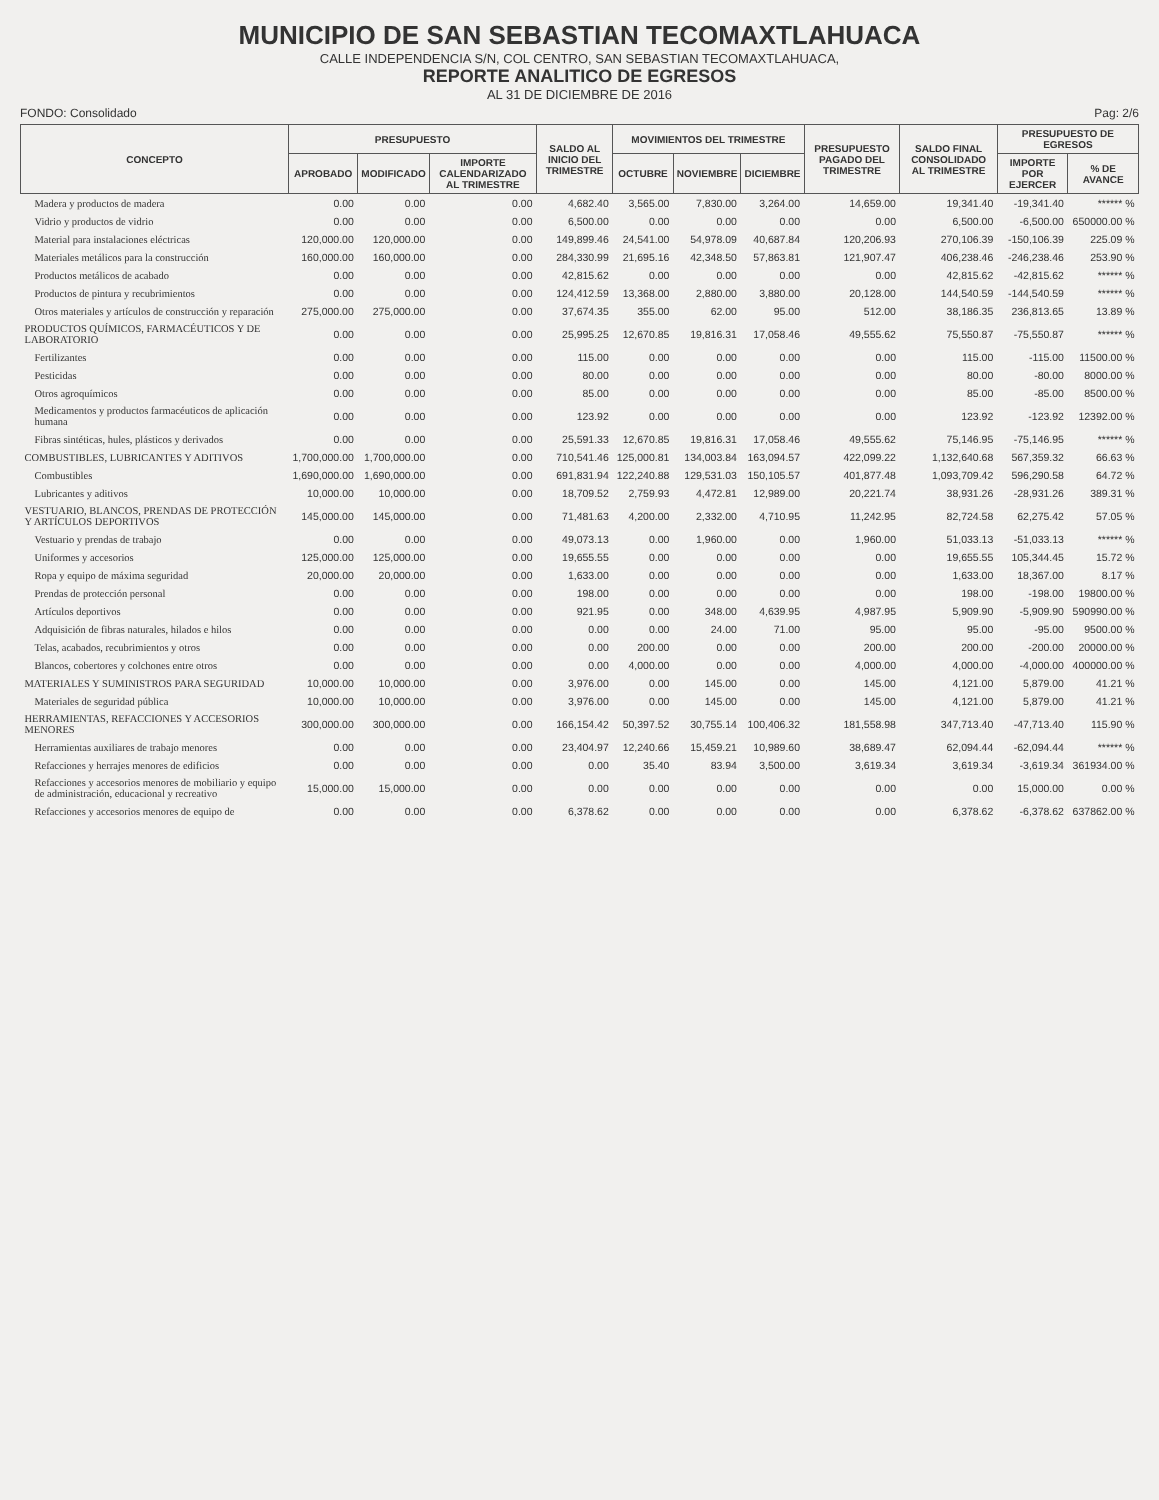MUNICIPIO DE SAN SEBASTIAN TECOMAXTLAHUACA
CALLE INDEPENDENCIA S/N, COL CENTRO, SAN SEBASTIAN TECOMAXTLAHUACA,
REPORTE ANALITICO DE EGRESOS
AL 31 DE DICIEMBRE DE 2016
FONDO: Consolidado Pag: 2/6
| CONCEPTO | PRESUPUESTO | | | SALDO AL INICIO DEL TRIMESTRE | MOVIMIENTOS DEL TRIMESTRE | | | PRESUPUESTO PAGADO DEL TRIMESTRE | SALDO FINAL CONSOLIDADO AL TRIMESTRE | PRESUPUESTO DE EGRESOS | |
| --- | --- | --- | --- | --- | --- | --- | --- | --- | --- | --- | --- |
| | APROBADO | MODIFICADO | IMPORTE CALENDARIZADO AL TRIMESTRE | | OCTUBRE | NOVIEMBRE | DICIEMBRE | | | IMPORTE POR EJERCER | % DE AVANCE |
| Madera y productos de madera | 0.00 | 0.00 | 0.00 | 4,682.40 | 3,565.00 | 7,830.00 | 3,264.00 | 14,659.00 | 19,341.40 | -19,341.40 | ****** % |
| Vidrio y productos de vidrio | 0.00 | 0.00 | 0.00 | 6,500.00 | 0.00 | 0.00 | 0.00 | 0.00 | 6,500.00 | -6,500.00 | 650000.00 % |
| Material para instalaciones eléctricas | 120,000.00 | 120,000.00 | 0.00 | 149,899.46 | 24,541.00 | 54,978.09 | 40,687.84 | 120,206.93 | 270,106.39 | -150,106.39 | 225.09 % |
| Materiales metálicos para la construcción | 160,000.00 | 160,000.00 | 0.00 | 284,330.99 | 21,695.16 | 42,348.50 | 57,863.81 | 121,907.47 | 406,238.46 | -246,238.46 | 253.90 % |
| Productos metálicos de acabado | 0.00 | 0.00 | 0.00 | 42,815.62 | 0.00 | 0.00 | 0.00 | 0.00 | 42,815.62 | -42,815.62 | ****** % |
| Productos de pintura y recubrimientos | 0.00 | 0.00 | 0.00 | 124,412.59 | 13,368.00 | 2,880.00 | 3,880.00 | 20,128.00 | 144,540.59 | -144,540.59 | ****** % |
| Otros materiales y artículos de construcción y reparación | 275,000.00 | 275,000.00 | 0.00 | 37,674.35 | 355.00 | 62.00 | 95.00 | 512.00 | 38,186.35 | 236,813.65 | 13.89 % |
| PRODUCTOS QUÍMICOS, FARMACÉUTICOS Y DE LABORATORIO | 0.00 | 0.00 | 0.00 | 25,995.25 | 12,670.85 | 19,816.31 | 17,058.46 | 49,555.62 | 75,550.87 | -75,550.87 | ****** % |
| Fertilizantes | 0.00 | 0.00 | 0.00 | 115.00 | 0.00 | 0.00 | 0.00 | 0.00 | 115.00 | -115.00 | 11500.00 % |
| Pesticidas | 0.00 | 0.00 | 0.00 | 80.00 | 0.00 | 0.00 | 0.00 | 0.00 | 80.00 | -80.00 | 8000.00 % |
| Otros agroquímicos | 0.00 | 0.00 | 0.00 | 85.00 | 0.00 | 0.00 | 0.00 | 0.00 | 85.00 | -85.00 | 8500.00 % |
| Medicamentos y productos farmacéuticos de aplicación humana | 0.00 | 0.00 | 0.00 | 123.92 | 0.00 | 0.00 | 0.00 | 0.00 | 123.92 | -123.92 | 12392.00 % |
| Fibras sintéticas, hules, plásticos y derivados | 0.00 | 0.00 | 0.00 | 25,591.33 | 12,670.85 | 19,816.31 | 17,058.46 | 49,555.62 | 75,146.95 | -75,146.95 | ****** % |
| COMBUSTIBLES, LUBRICANTES Y ADITIVOS | 1,700,000.00 | 1,700,000.00 | 0.00 | 710,541.46 | 125,000.81 | 134,003.84 | 163,094.57 | 422,099.22 | 1,132,640.68 | 567,359.32 | 66.63 % |
| Combustibles | 1,690,000.00 | 1,690,000.00 | 0.00 | 691,831.94 | 122,240.88 | 129,531.03 | 150,105.57 | 401,877.48 | 1,093,709.42 | 596,290.58 | 64.72 % |
| Lubricantes y aditivos | 10,000.00 | 10,000.00 | 0.00 | 18,709.52 | 2,759.93 | 4,472.81 | 12,989.00 | 20,221.74 | 38,931.26 | -28,931.26 | 389.31 % |
| VESTUARIO, BLANCOS, PRENDAS DE PROTECCIÓN Y ARTÍCULOS DEPORTIVOS | 145,000.00 | 145,000.00 | 0.00 | 71,481.63 | 4,200.00 | 2,332.00 | 4,710.95 | 11,242.95 | 82,724.58 | 62,275.42 | 57.05 % |
| Vestuario y prendas de trabajo | 0.00 | 0.00 | 0.00 | 49,073.13 | 0.00 | 1,960.00 | 0.00 | 1,960.00 | 51,033.13 | -51,033.13 | ****** % |
| Uniformes y accesorios | 125,000.00 | 125,000.00 | 0.00 | 19,655.55 | 0.00 | 0.00 | 0.00 | 0.00 | 19,655.55 | 105,344.45 | 15.72 % |
| Ropa y equipo de máxima seguridad | 20,000.00 | 20,000.00 | 0.00 | 1,633.00 | 0.00 | 0.00 | 0.00 | 0.00 | 1,633.00 | 18,367.00 | 8.17 % |
| Prendas de protección personal | 0.00 | 0.00 | 0.00 | 198.00 | 0.00 | 0.00 | 0.00 | 0.00 | 198.00 | -198.00 | 19800.00 % |
| Artículos deportivos | 0.00 | 0.00 | 0.00 | 921.95 | 0.00 | 348.00 | 4,639.95 | 4,987.95 | 5,909.90 | -5,909.90 | 590990.00 % |
| Adquisición de fibras naturales, hilados e hilos | 0.00 | 0.00 | 0.00 | 0.00 | 0.00 | 24.00 | 71.00 | 95.00 | 95.00 | -95.00 | 9500.00 % |
| Telas, acabados, recubrimientos y otros | 0.00 | 0.00 | 0.00 | 0.00 | 200.00 | 0.00 | 0.00 | 200.00 | 200.00 | -200.00 | 20000.00 % |
| Blancos, cobertores y colchones entre otros | 0.00 | 0.00 | 0.00 | 0.00 | 4,000.00 | 0.00 | 0.00 | 4,000.00 | 4,000.00 | -4,000.00 | 400000.00 % |
| MATERIALES Y SUMINISTROS PARA SEGURIDAD | 10,000.00 | 10,000.00 | 0.00 | 3,976.00 | 0.00 | 145.00 | 0.00 | 145.00 | 4,121.00 | 5,879.00 | 41.21 % |
| Materiales de seguridad pública | 10,000.00 | 10,000.00 | 0.00 | 3,976.00 | 0.00 | 145.00 | 0.00 | 145.00 | 4,121.00 | 5,879.00 | 41.21 % |
| HERRAMIENTAS, REFACCIONES Y ACCESORIOS MENORES | 300,000.00 | 300,000.00 | 0.00 | 166,154.42 | 50,397.52 | 30,755.14 | 100,406.32 | 181,558.98 | 347,713.40 | -47,713.40 | 115.90 % |
| Herramientas auxiliares de trabajo menores | 0.00 | 0.00 | 0.00 | 23,404.97 | 12,240.66 | 15,459.21 | 10,989.60 | 38,689.47 | 62,094.44 | -62,094.44 | ****** % |
| Refacciones y herrajes menores de edificios | 0.00 | 0.00 | 0.00 | 0.00 | 35.40 | 83.94 | 3,500.00 | 3,619.34 | 3,619.34 | -3,619.34 | 361934.00 % |
| Refacciones y accesorios menores de mobiliario y equipo de administración, educacional y recreativo | 15,000.00 | 15,000.00 | 0.00 | 0.00 | 0.00 | 0.00 | 0.00 | 0.00 | 0.00 | 15,000.00 | 0.00 % |
| Refacciones y accesorios menores de equipo de | 0.00 | 0.00 | 0.00 | 6,378.62 | 0.00 | 0.00 | 0.00 | 0.00 | 6,378.62 | -6,378.62 | 637862.00 % |